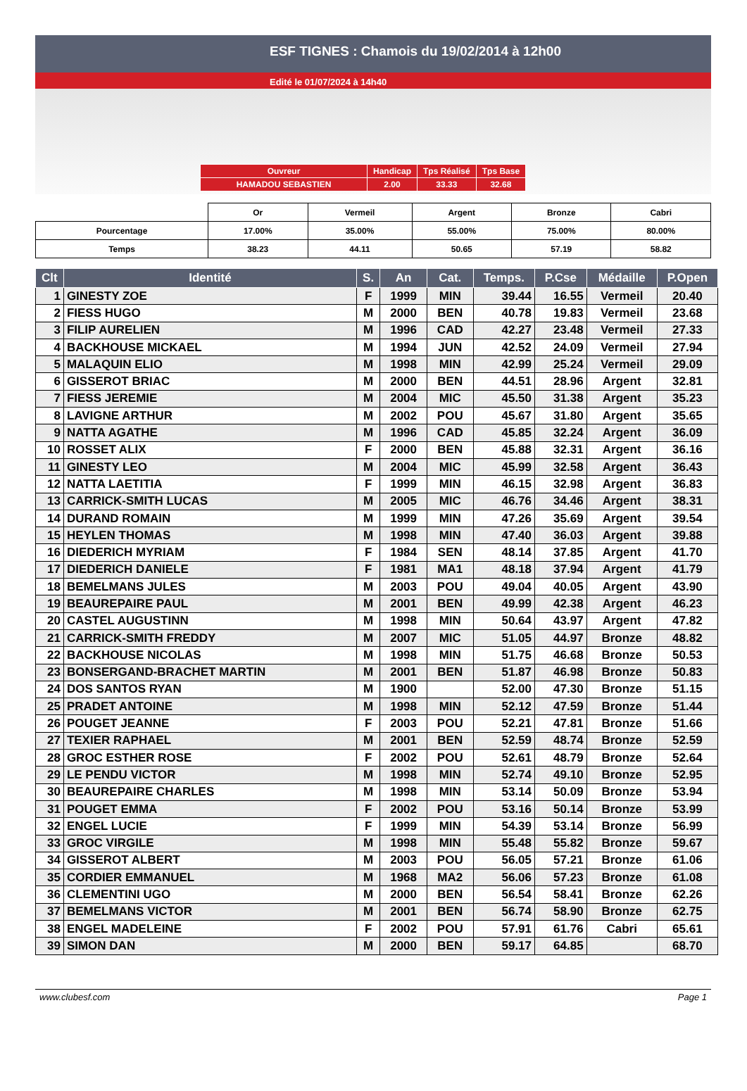ESF TIGNES : Chamois du 19/02/2014 à 12h00
Edité le 01/07/2024 à 14h40
| Ouvreur | Handicap | Tps Réalisé | Tps Base |
| HAMADOU SEBASTIEN | 2.00 | 33.33 | 32.68 |
| | Or | Vermeil | Argent | Bronze | Cabri |
| Pourcentage | 17.00% | 35.00% | 55.00% | 75.00% | 80.00% |
| Temps | 38.23 | 44.11 | 50.65 | 57.19 | 58.82 |
| Clt | Identité | S. | An | Cat. | Temps. | P.Cse | Médaille | P.Open |
| --- | --- | --- | --- | --- | --- | --- | --- | --- |
| 1 | GINESTY ZOE | F | 1999 | MIN | 39.44 | 16.55 | Vermeil | 20.40 |
| 2 | FIESS HUGO | M | 2000 | BEN | 40.78 | 19.83 | Vermeil | 23.68 |
| 3 | FILIP AURELIEN | M | 1996 | CAD | 42.27 | 23.48 | Vermeil | 27.33 |
| 4 | BACKHOUSE MICKAEL | M | 1994 | JUN | 42.52 | 24.09 | Vermeil | 27.94 |
| 5 | MALAQUIN ELIO | M | 1998 | MIN | 42.99 | 25.24 | Vermeil | 29.09 |
| 6 | GISSEROT BRIAC | M | 2000 | BEN | 44.51 | 28.96 | Argent | 32.81 |
| 7 | FIESS JEREMIE | M | 2004 | MIC | 45.50 | 31.38 | Argent | 35.23 |
| 8 | LAVIGNE ARTHUR | M | 2002 | POU | 45.67 | 31.80 | Argent | 35.65 |
| 9 | NATTA AGATHE | M | 1996 | CAD | 45.85 | 32.24 | Argent | 36.09 |
| 10 | ROSSET ALIX | F | 2000 | BEN | 45.88 | 32.31 | Argent | 36.16 |
| 11 | GINESTY LEO | M | 2004 | MIC | 45.99 | 32.58 | Argent | 36.43 |
| 12 | NATTA LAETITIA | F | 1999 | MIN | 46.15 | 32.98 | Argent | 36.83 |
| 13 | CARRICK-SMITH LUCAS | M | 2005 | MIC | 46.76 | 34.46 | Argent | 38.31 |
| 14 | DURAND ROMAIN | M | 1999 | MIN | 47.26 | 35.69 | Argent | 39.54 |
| 15 | HEYLEN THOMAS | M | 1998 | MIN | 47.40 | 36.03 | Argent | 39.88 |
| 16 | DIEDERICH MYRIAM | F | 1984 | SEN | 48.14 | 37.85 | Argent | 41.70 |
| 17 | DIEDERICH DANIELE | F | 1981 | MA1 | 48.18 | 37.94 | Argent | 41.79 |
| 18 | BEMELMANS JULES | M | 2003 | POU | 49.04 | 40.05 | Argent | 43.90 |
| 19 | BEAUREPAIRE PAUL | M | 2001 | BEN | 49.99 | 42.38 | Argent | 46.23 |
| 20 | CASTEL AUGUSTINN | M | 1998 | MIN | 50.64 | 43.97 | Argent | 47.82 |
| 21 | CARRICK-SMITH FREDDY | M | 2007 | MIC | 51.05 | 44.97 | Bronze | 48.82 |
| 22 | BACKHOUSE NICOLAS | M | 1998 | MIN | 51.75 | 46.68 | Bronze | 50.53 |
| 23 | BONSERGAND-BRACHET MARTIN | M | 2001 | BEN | 51.87 | 46.98 | Bronze | 50.83 |
| 24 | DOS SANTOS RYAN | M | 1900 | | 52.00 | 47.30 | Bronze | 51.15 |
| 25 | PRADET ANTOINE | M | 1998 | MIN | 52.12 | 47.59 | Bronze | 51.44 |
| 26 | POUGET JEANNE | F | 2003 | POU | 52.21 | 47.81 | Bronze | 51.66 |
| 27 | TEXIER RAPHAEL | M | 2001 | BEN | 52.59 | 48.74 | Bronze | 52.59 |
| 28 | GROC ESTHER ROSE | F | 2002 | POU | 52.61 | 48.79 | Bronze | 52.64 |
| 29 | LE PENDU VICTOR | M | 1998 | MIN | 52.74 | 49.10 | Bronze | 52.95 |
| 30 | BEAUREPAIRE CHARLES | M | 1998 | MIN | 53.14 | 50.09 | Bronze | 53.94 |
| 31 | POUGET EMMA | F | 2002 | POU | 53.16 | 50.14 | Bronze | 53.99 |
| 32 | ENGEL LUCIE | F | 1999 | MIN | 54.39 | 53.14 | Bronze | 56.99 |
| 33 | GROC VIRGILE | M | 1998 | MIN | 55.48 | 55.82 | Bronze | 59.67 |
| 34 | GISSEROT ALBERT | M | 2003 | POU | 56.05 | 57.21 | Bronze | 61.06 |
| 35 | CORDIER EMMANUEL | M | 1968 | MA2 | 56.06 | 57.23 | Bronze | 61.08 |
| 36 | CLEMENTINI UGO | M | 2000 | BEN | 56.54 | 58.41 | Bronze | 62.26 |
| 37 | BEMELMANS VICTOR | M | 2001 | BEN | 56.74 | 58.90 | Bronze | 62.75 |
| 38 | ENGEL MADELEINE | F | 2002 | POU | 57.91 | 61.76 | Cabri | 65.61 |
| 39 | SIMON DAN | M | 2000 | BEN | 59.17 | 64.85 | | 68.70 |
www.clubesf.com Page 1